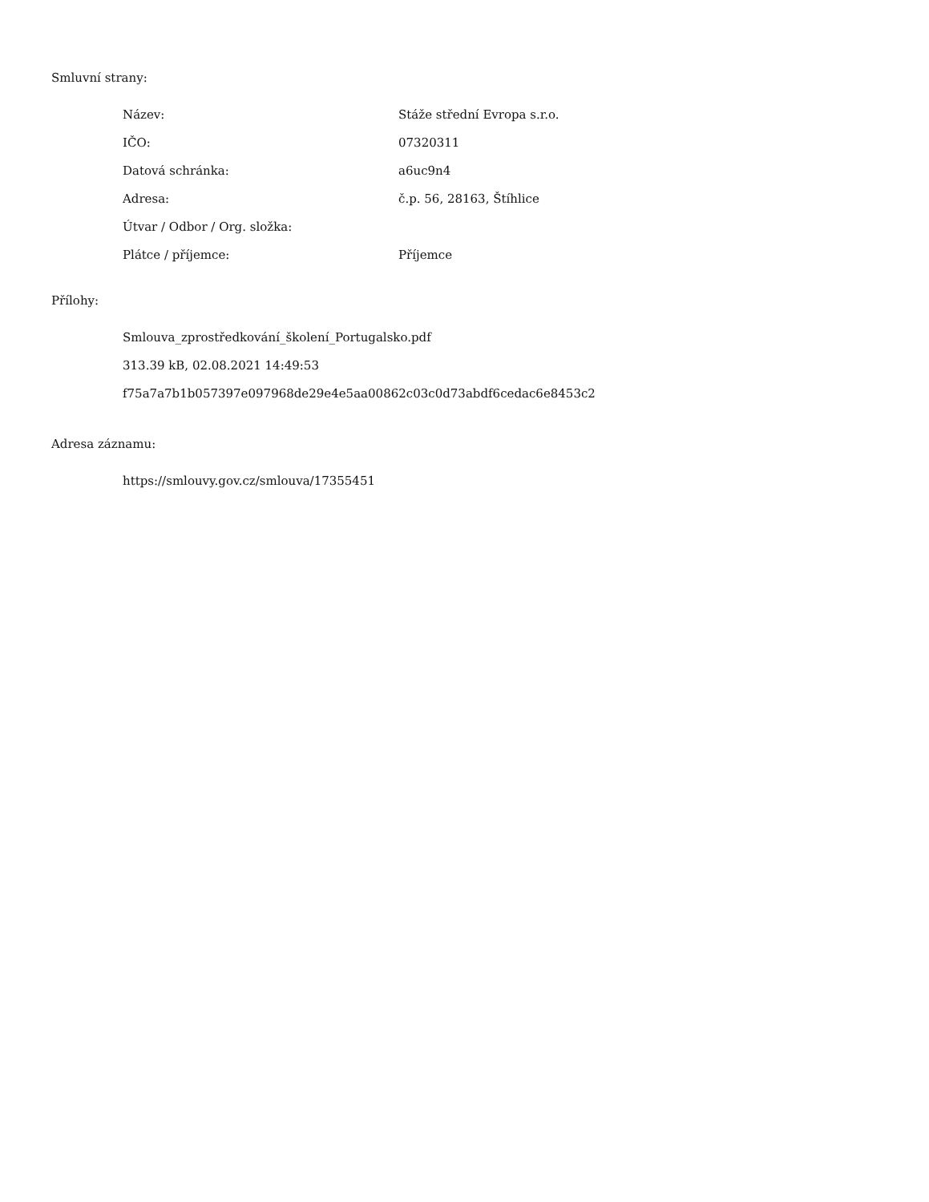Smluvní strany:
| Název: | Stáže střední Evropa s.r.o. |
| IČO: | 07320311 |
| Datová schránka: | a6uc9n4 |
| Adresa: | č.p. 56, 28163, Štíhlice |
| Útvar / Odbor / Org. složka: | |
| Plátce / příjemce: | Příjemce |
Přílohy:
Smlouva_zprostředkování_školení_Portugalsko.pdf
313.39 kB, 02.08.2021 14:49:53
f75a7a7b1b057397e097968de29e4e5aa00862c03c0d73abdf6cedac6e8453c2
Adresa záznamu:
https://smlouvy.gov.cz/smlouva/17355451